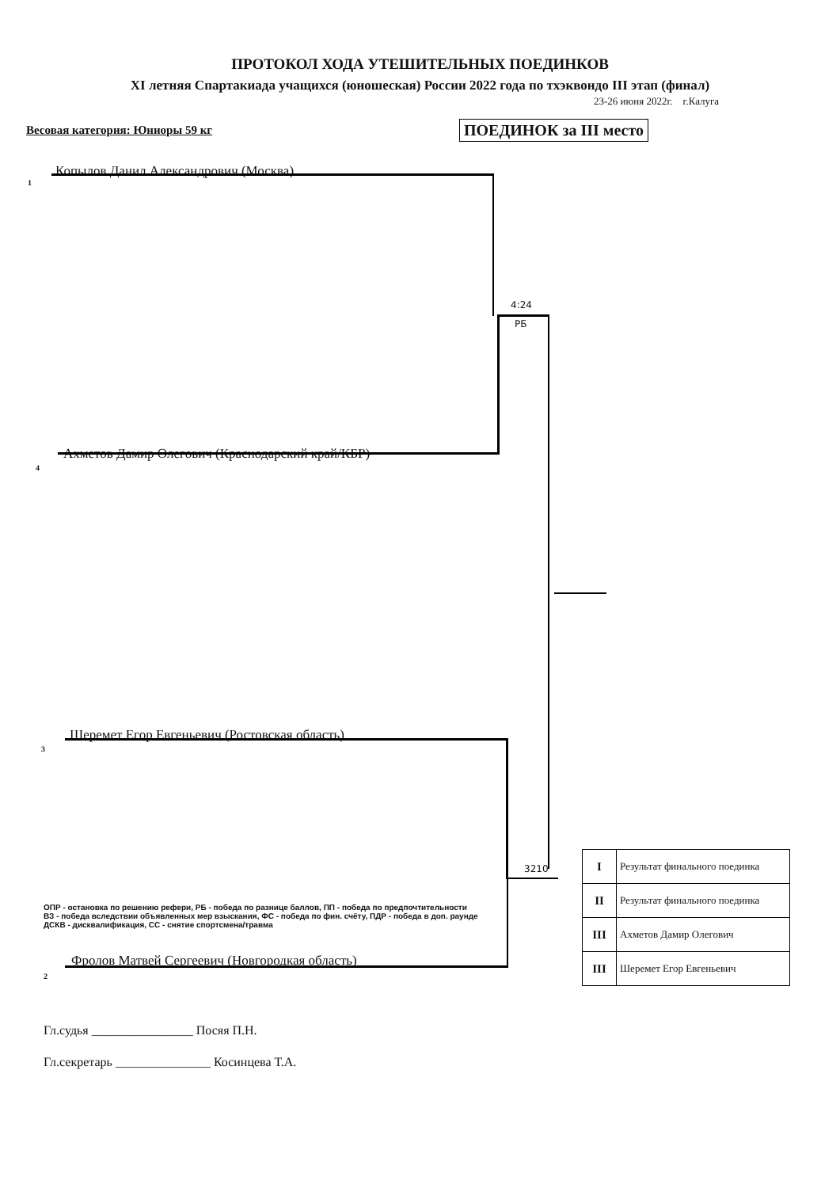ПРОТОКОЛ ХОДА УТЕШИТЕЛЬНЫХ ПОЕДИНКОВ
XI летняя Спартакиада учащихся (юношеская) России 2022 года по тхэквондо III этап (финал)
23-26 июня 2022г. г.Калуга
Весовая категория: Юниоры 59 кг
ПОЕДИНОК за III место
1
Копылов Данил Александрович (Москва)
4:24
РБ
4
Ахметов Дамир Олегович (Краснодарский край/КБР)
3
Шеремет Егор Евгеньевич (Ростовская область)
3210
2
Фролов Матвей Сергеевич (Новгородкая область)
ОПР - остановка по решению рефери, РБ - победа по разнице баллов, ПП - победа по предпочтительности
ВЗ - победа вследствии объявленных мер взыскания, ФС - победа по фин. счёту, ПДР - победа в доп. раунде
ДСКВ - дисквалификация, СС - снятие спортсмена/травма
Гл.судья ________________ Посяя П.Н.
Гл.секретарь _______________ Косинцева Т.А.
| I | Результат финального поединка |
| II | Результат финального поединка |
| III | Ахметов Дамир Олегович |
| III | Шеремет Егор Евгеньевич |